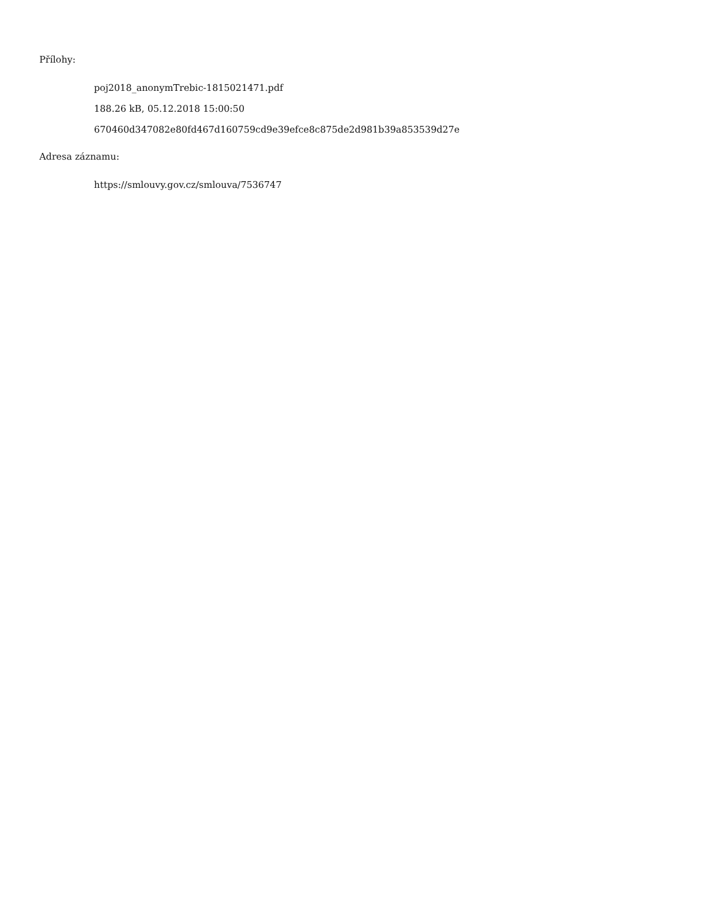Přílohy:
poj2018_anonymTrebic-1815021471.pdf
188.26 kB, 05.12.2018 15:00:50
670460d347082e80fd467d160759cd9e39efce8c875de2d981b39a853539d27e
Adresa záznamu:
https://smlouvy.gov.cz/smlouva/7536747